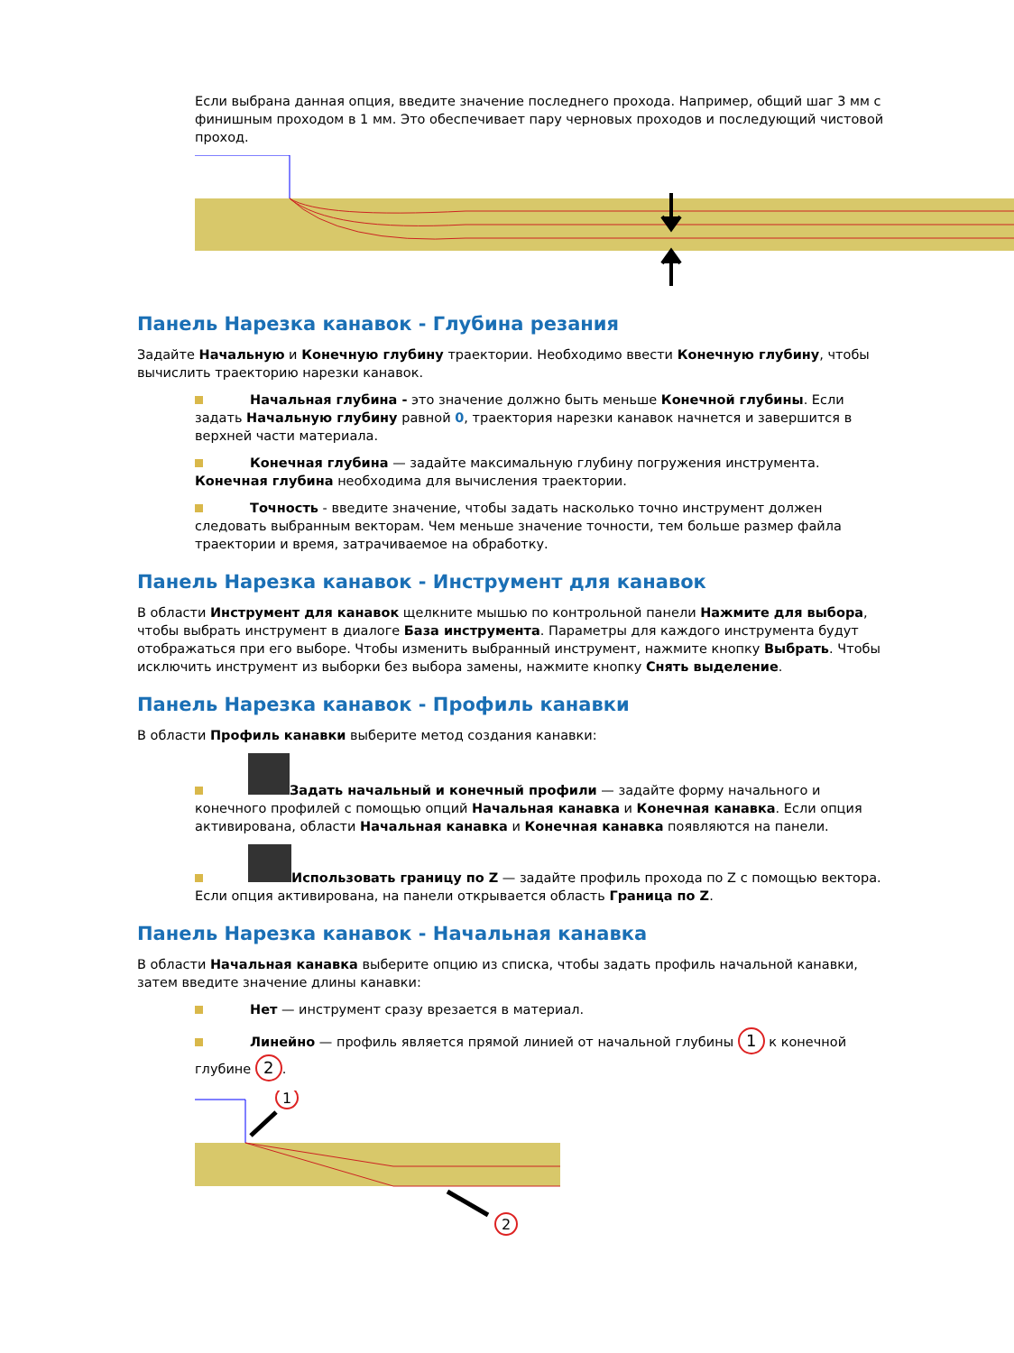Если выбрана данная опция, введите значение последнего прохода. Например, общий шаг 3 мм с финишным проходом в 1 мм. Это обеспечивает пару черновых проходов и последующий чистовой проход.
Панель Нарезка канавок - Глубина резания
Задайте Начальную и Конечную глубину траектории. Необходимо ввести Конечную глубину, чтобы вычислить траекторию нарезки канавок.
Начальная глубина - это значение должно быть меньше Конечной глубины. Если задать Начальную глубину равной 0, траектория нарезки канавок начнется и завершится в верхней части материала.
Конечная глубина — задайте максимальную глубину погружения инструмента. Конечная глубина необходима для вычисления траектории.
Точность - введите значение, чтобы задать насколько точно инструмент должен следовать выбранным векторам. Чем меньше значение точности, тем больше размер файла траектории и время, затрачиваемое на обработку.
Панель Нарезка канавок - Инструмент для канавок
В области Инструмент для канавок щелкните мышью по контрольной панели Нажмите для выбора, чтобы выбрать инструмент в диалоге База инструмента. Параметры для каждого инструмента будут отображаться при его выборе. Чтобы изменить выбранный инструмент, нажмите кнопку Выбрать. Чтобы исключить инструмент из выборки без выбора замены, нажмите кнопку Снять выделение.
Панель Нарезка канавок - Профиль канавки
В области Профиль канавки выберите метод создания канавки:
Задать начальный и конечный профили — задайте форму начального и конечного профилей с помощью опций Начальная канавка и Конечная канавка. Если опция активирована, области Начальная канавка и Конечная канавка появляются на панели.
Использовать границу по Z — задайте профиль прохода по Z с помощью вектора. Если опция активирована, на панели открывается область Граница по Z.
Панель Нарезка канавок - Начальная канавка
В области Начальная канавка выберите опцию из списка, чтобы задать профиль начальной канавки, затем введите значение длины канавки:
Нет — инструмент сразу врезается в материал.
Линейно — профиль является прямой линией от начальной глубины 1 к конечной глубине 2.
1
2